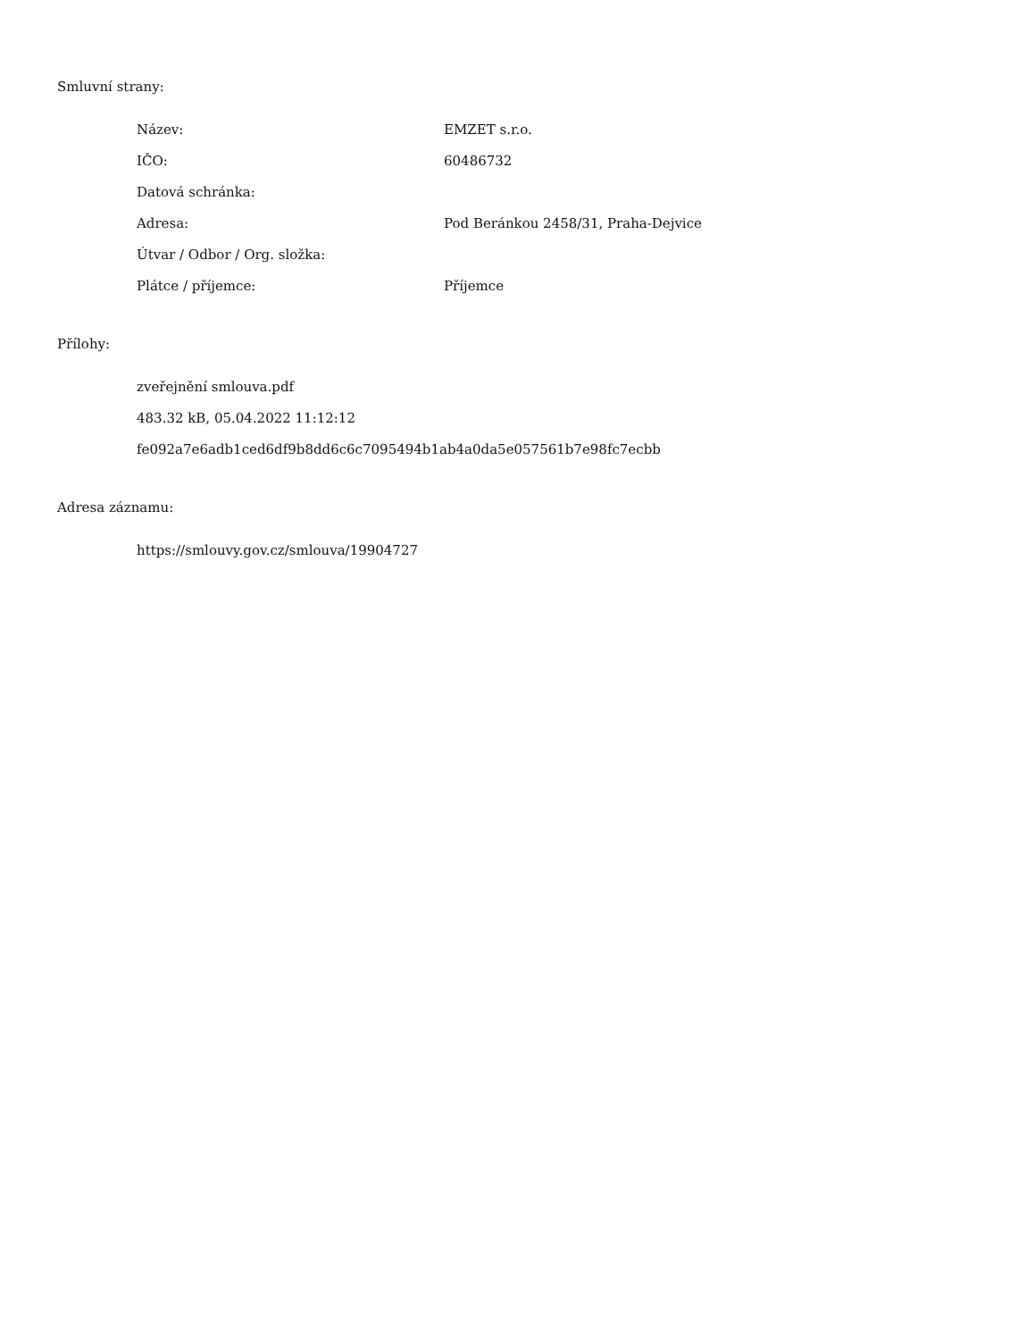Smluvní strany:
| Název: | EMZET s.r.o. |
| IČO: | 60486732 |
| Datová schránka: | |
| Adresa: | Pod Beránkou 2458/31, Praha-Dejvice |
| Útvar / Odbor / Org. složka: | |
| Plátce / příjemce: | Příjemce |
Přílohy:
zveřejnění smlouva.pdf
483.32 kB, 05.04.2022 11:12:12
fe092a7e6adb1ced6df9b8dd6c6c7095494b1ab4a0da5e057561b7e98fc7ecbb
Adresa záznamu:
https://smlouvy.gov.cz/smlouva/19904727